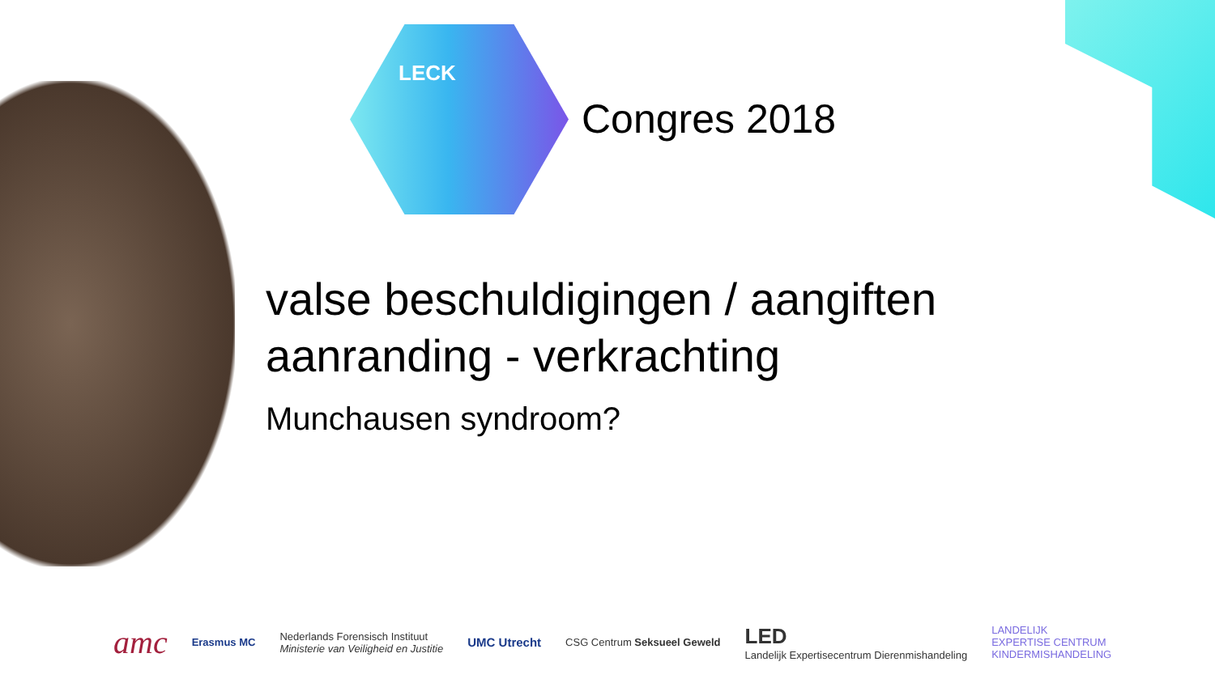LECK
Congres 2018
valse beschuldigingen / aangiften
aanranding - verkrachting
Munchausen syndroom?
amc Erasmus MC Nederlands Forensisch Instituut
Ministerie van Veiligheid en Justitie UMC Utrecht CSG Centrum Seksueel Geweld LED
Landelijk Expertisecentrum Dierenmishandeling LANDELIJK
EXPERTISE CENTRUM
KINDERMISHANDELING